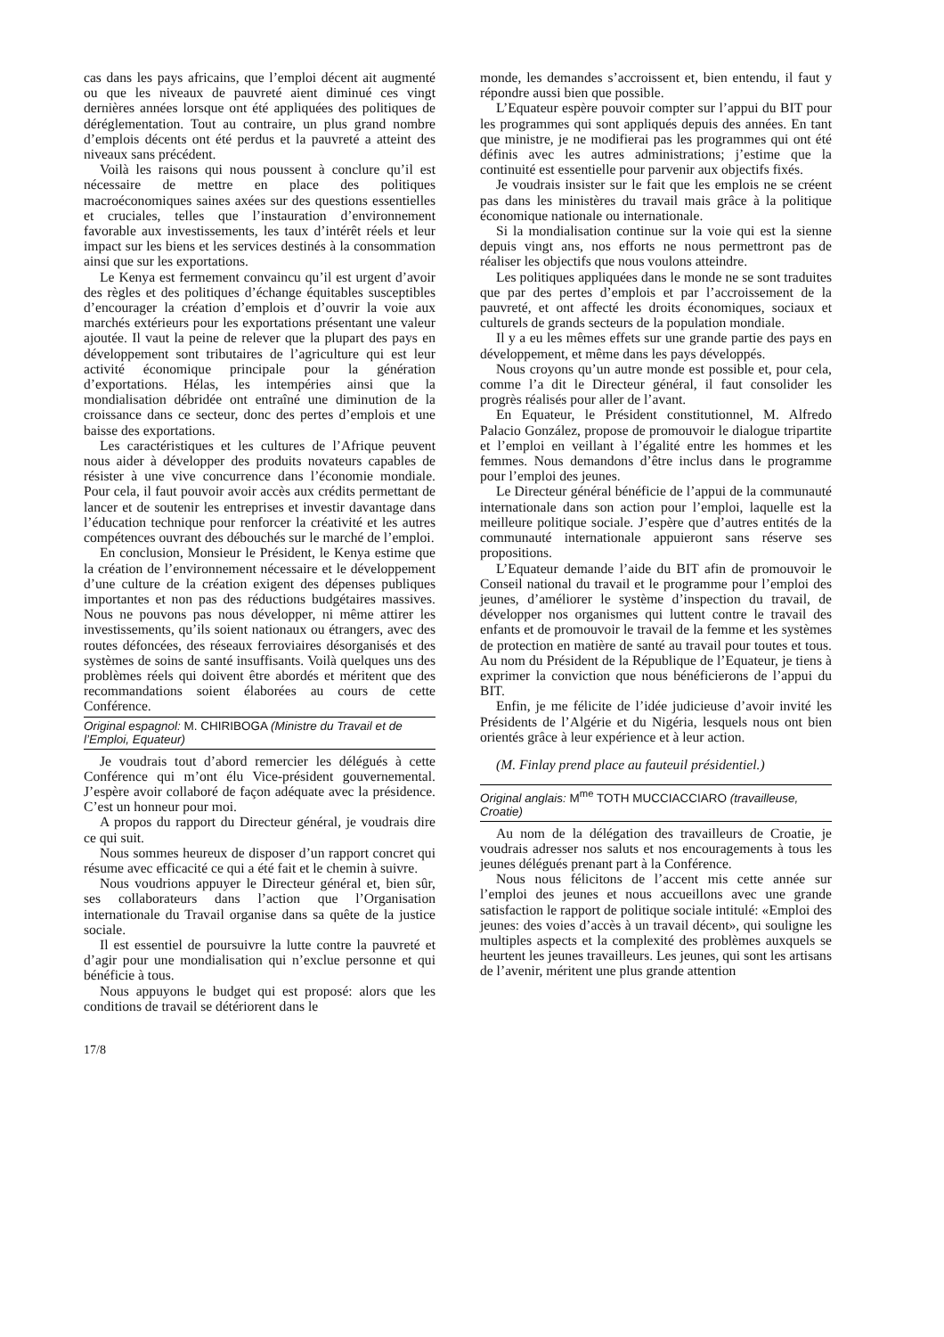cas dans les pays africains, que l’emploi décent ait augmenté ou que les niveaux de pauvreté aient diminué ces vingt dernières années lorsque ont été appliquées des politiques de déréglementation. Tout au contraire, un plus grand nombre d’emplois décents ont été perdus et la pauvreté a atteint des niveaux sans précédent.
Voilà les raisons qui nous poussent à conclure qu’il est nécessaire de mettre en place des politiques macroéconomiques saines axées sur des questions essentielles et cruciales, telles que l’instauration d’environnement favorable aux investissements, les taux d’intérêt réels et leur impact sur les biens et les services destinés à la consommation ainsi que sur les exportations.
Le Kenya est fermement convaincu qu’il est urgent d’avoir des règles et des politiques d’échange équitables susceptibles d’encourager la création d’emplois et d’ouvrir la voie aux marchés extérieurs pour les exportations présentant une valeur ajoutée. Il vaut la peine de relever que la plupart des pays en développement sont tributaires de l’agriculture qui est leur activité économique principale pour la génération d’exportations. Hélas, les intempéries ainsi que la mondialisation débridée ont entraîné une diminution de la croissance dans ce secteur, donc des pertes d’emplois et une baisse des exportations.
Les caractéristiques et les cultures de l’Afrique peuvent nous aider à développer des produits novateurs capables de résister à une vive concurrence dans l’économie mondiale. Pour cela, il faut pouvoir avoir accès aux crédits permettant de lancer et de soutenir les entreprises et investir davantage dans l’éducation technique pour renforcer la créativité et les autres compétences ouvrant des débouchés sur le marché de l’emploi.
En conclusion, Monsieur le Président, le Kenya estime que la création de l’environnement nécessaire et le développement d’une culture de la création exigent des dépenses publiques importantes et non pas des réductions budgétaires massives. Nous ne pouvons pas nous développer, ni même attirer les investissements, qu’ils soient nationaux ou étrangers, avec des routes défoncées, des réseaux ferroviaires désorganisés et des systèmes de soins de santé insuffisants. Voilà quelques uns des problèmes réels qui doivent être abordés et méritent que des recommandations soient élaborées au cours de cette Conférence.
Original espagnol: M. CHIRIBOGA (Ministre du Travail et de l’Emploi, Equateur)
Je voudrais tout d’abord remercier les délégués à cette Conférence qui m’ont élu Vice-président gouvernemental. J’espère avoir collaboré de façon adéquate avec la présidence. C’est un honneur pour moi.
A propos du rapport du Directeur général, je voudrais dire ce qui suit.
Nous sommes heureux de disposer d’un rapport concret qui résume avec efficacité ce qui a été fait et le chemin à suivre.
Nous voudrions appuyer le Directeur général et, bien sûr, ses collaborateurs dans l’action que l’Organisation internationale du Travail organise dans sa quête de la justice sociale.
Il est essentiel de poursuivre la lutte contre la pauvreté et d’agir pour une mondialisation qui n’exclue personne et qui bénéficie à tous.
Nous appuyons le budget qui est proposé: alors que les conditions de travail se détériorent dans le
monde, les demandes s’accroissent et, bien entendu, il faut y répondre aussi bien que possible.
L’Equateur espère pouvoir compter sur l’appui du BIT pour les programmes qui sont appliqués depuis des années. En tant que ministre, je ne modifierai pas les programmes qui ont été définis avec les autres administrations; j’estime que la continuité est essentielle pour parvenir aux objectifs fixés.
Je voudrais insister sur le fait que les emplois ne se créent pas dans les ministères du travail mais grâce à la politique économique nationale ou internationale.
Si la mondialisation continue sur la voie qui est la sienne depuis vingt ans, nos efforts ne nous permettront pas de réaliser les objectifs que nous voulons atteindre.
Les politiques appliquées dans le monde ne se sont traduites que par des pertes d’emplois et par l’accroissement de la pauvreté, et ont affecté les droits économiques, sociaux et culturels de grands secteurs de la population mondiale.
Il y a eu les mêmes effets sur une grande partie des pays en développement, et même dans les pays développés.
Nous croyons qu’un autre monde est possible et, pour cela, comme l’a dit le Directeur général, il faut consolider les progrès réalisés pour aller de l’avant.
En Equateur, le Président constitutionnel, M. Alfredo Palacio González, propose de promouvoir le dialogue tripartite et l’emploi en veillant à l’égalité entre les hommes et les femmes. Nous demandons d’être inclus dans le programme pour l’emploi des jeunes.
Le Directeur général bénéficie de l’appui de la communauté internationale dans son action pour l’emploi, laquelle est la meilleure politique sociale. J’espère que d’autres entités de la communauté internationale appuieront sans réserve ses propositions.
L’Equateur demande l’aide du BIT afin de promouvoir le Conseil national du travail et le programme pour l’emploi des jeunes, d’améliorer le système d’inspection du travail, de développer nos organismes qui luttent contre le travail des enfants et de promouvoir le travail de la femme et les systèmes de protection en matière de santé au travail pour toutes et tous. Au nom du Président de la République de l’Equateur, je tiens à exprimer la conviction que nous bénéficierons de l’appui du BIT.
Enfin, je me félicite de l’idée judicieuse d’avoir invité les Présidents de l’Algérie et du Nigéria, lesquels nous ont bien orientés grâce à leur expérience et à leur action.
(M. Finlay prend place au fauteuil présidentiel.)
Original anglais: M<sup>me</sup> TOTH MUCCIACCIARO (travailleuse, Croatie)
Au nom de la délégation des travailleurs de Croatie, je voudrais adresser nos saluts et nos encouragements à tous les jeunes délégués prenant part à la Conférence.
Nous nous félicitons de l’accent mis cette année sur l’emploi des jeunes et nous accueillons avec une grande satisfaction le rapport de politique sociale intitulé: «Emploi des jeunes: des voies d’accès à un travail décent», qui souligne les multiples aspects et la complexité des problèmes auxquels se heurtent les jeunes travailleurs. Les jeunes, qui sont les artisans de l’avenir, méritent une plus grande attention
17/8